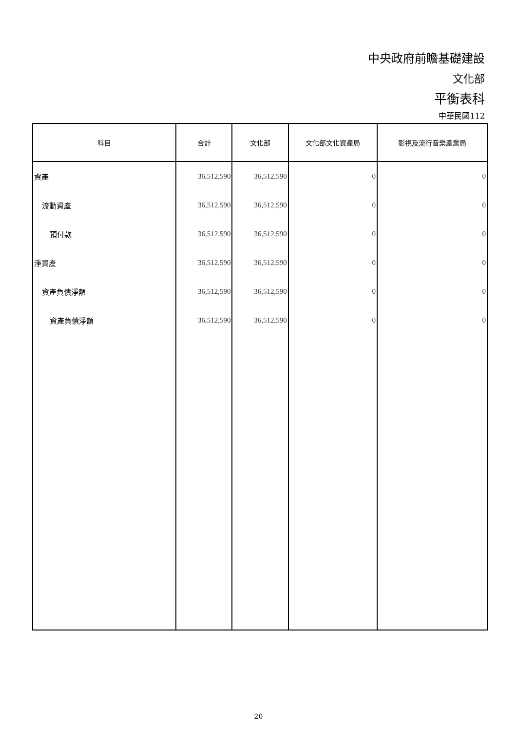中央政府前瞻基礎建設
文化部
平衡表科
中華民國112
| 科目 | 合計 | 文化部 | 文化部文化資產局 | 影視及流行音樂產業局 |
| --- | --- | --- | --- | --- |
| 資產 | 36,512,590 | 36,512,590 | 0 | 0 |
| 流動資產 | 36,512,590 | 36,512,590 | 0 | 0 |
| 預付款 | 36,512,590 | 36,512,590 | 0 | 0 |
| 淨資產 | 36,512,590 | 36,512,590 | 0 | 0 |
| 資產負債淨額 | 36,512,590 | 36,512,590 | 0 | 0 |
| 資產負債淨額 | 36,512,590 | 36,512,590 | 0 | 0 |
20